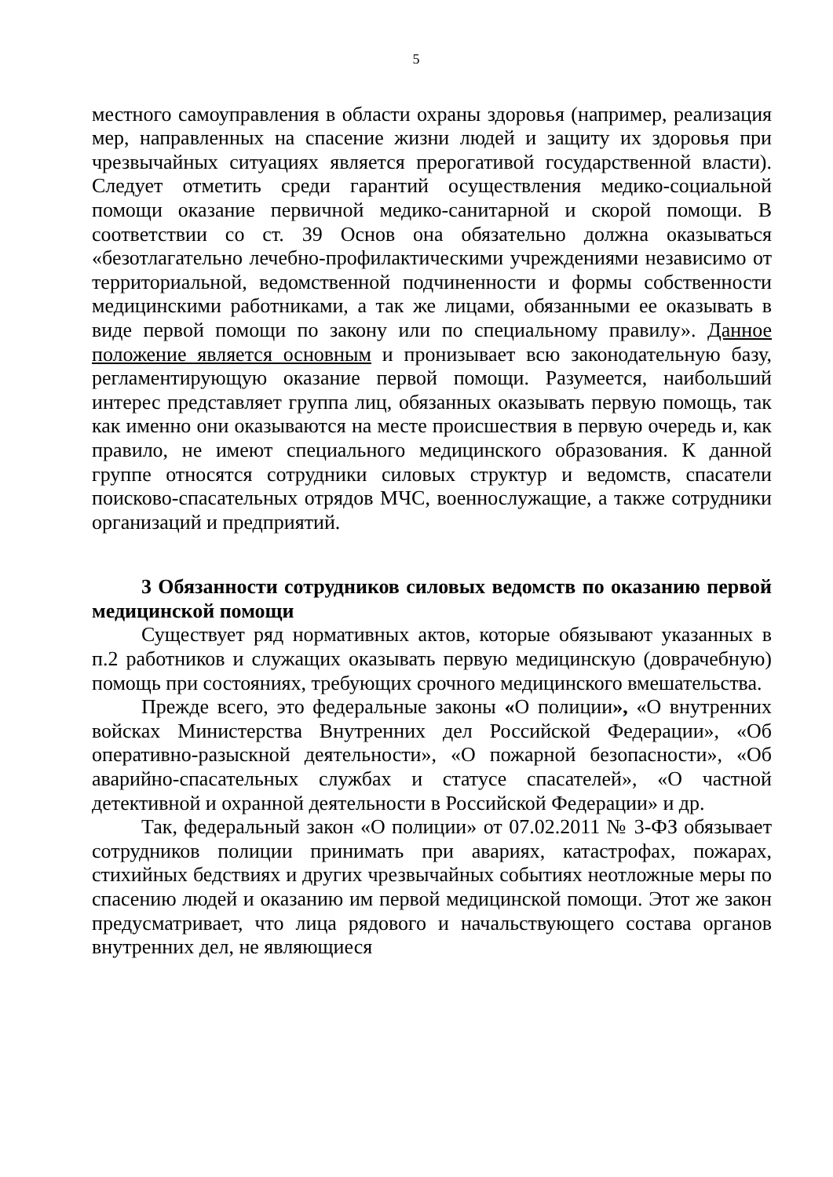5
местного самоуправления в области охраны здоровья (например, реализация мер, направленных на спасение жизни людей и защиту их здоровья при чрезвычайных ситуациях является прерогативой государственной власти). Следует отметить среди гарантий осуществления медико-социальной помощи оказание первичной медико-санитарной и скорой помощи. В соответствии со ст. 39 Основ она обязательно должна оказываться «безотлагательно лечебно-профилактическими учреждениями независимо от территориальной, ведомственной подчиненности и формы собственности медицинскими работниками, а так же лицами, обязанными ее оказывать в виде первой помощи по закону или по специальному правилу». Данное положение является основным и пронизывает всю законодательную базу, регламентирующую оказание первой помощи. Разумеется, наибольший интерес представляет группа лиц, обязанных оказывать первую помощь, так как именно они оказываются на месте происшествия в первую очередь и, как правило, не имеют специального медицинского образования. К данной группе относятся сотрудники силовых структур и ведомств, спасатели поисково-спасательных отрядов МЧС, военнослужащие, а также сотрудники организаций и предприятий.
3 Обязанности сотрудников силовых ведомств по оказанию первой медицинской помощи
Существует ряд нормативных актов, которые обязывают указанных в п.2 работников и служащих оказывать первую медицинскую (доврачебную) помощь при состояниях, требующих срочного медицинского вмешательства.
Прежде всего, это федеральные законы «О полиции», «О внутренних войсках Министерства Внутренних дел Российской Федерации», «Об оперативно-разыскной деятельности», «О пожарной безопасности», «Об аварийно-спасательных службах и статусе спасателей», «О частной детективной и охранной деятельности в Российской Федерации» и др.
Так, федеральный закон «О полиции» от 07.02.2011 № 3-ФЗ обязывает сотрудников полиции принимать при авариях, катастрофах, пожарах, стихийных бедствиях и других чрезвычайных событиях неотложные меры по спасению людей и оказанию им первой медицинской помощи. Этот же закон предусматривает, что лица рядового и начальствующего состава органов внутренних дел, не являющиеся